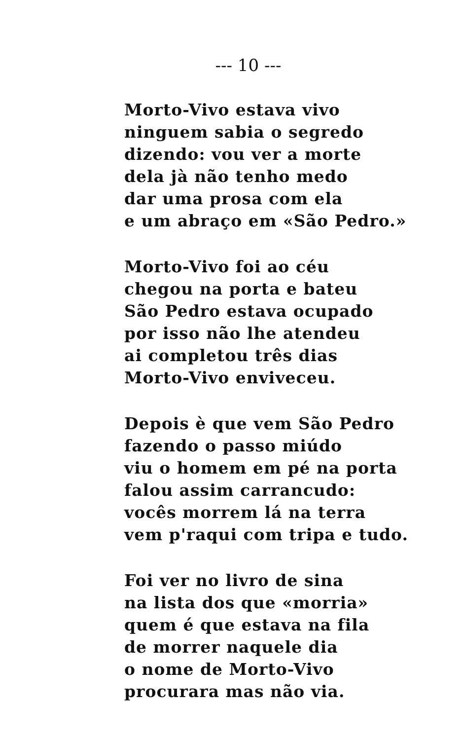--- 10 ---
Morto-Vivo estava vivo
ninguem sabia o segredo
dizendo: vou ver a morte
dela jà não tenho medo
dar uma prosa com ela
e um abraço em «São Pedro.»
Morto-Vivo foi ao céu
chegou na porta e bateu
São Pedro estava ocupado
por isso não lhe atendeu
ai completou três dias
Morto-Vivo enviveceu.
Depois è que vem São Pedro
fazendo o passo miúdo
viu o homem em pé na porta
falou assim carrancudo:
vocês morrem lá na terra
vem p'raqui com tripa e tudo.
Foi ver no livro de sina
na lista dos que «morria»
quem é que estava na fila
de morrer naquele dia
o nome de Morto-Vivo
procurara mas não via.